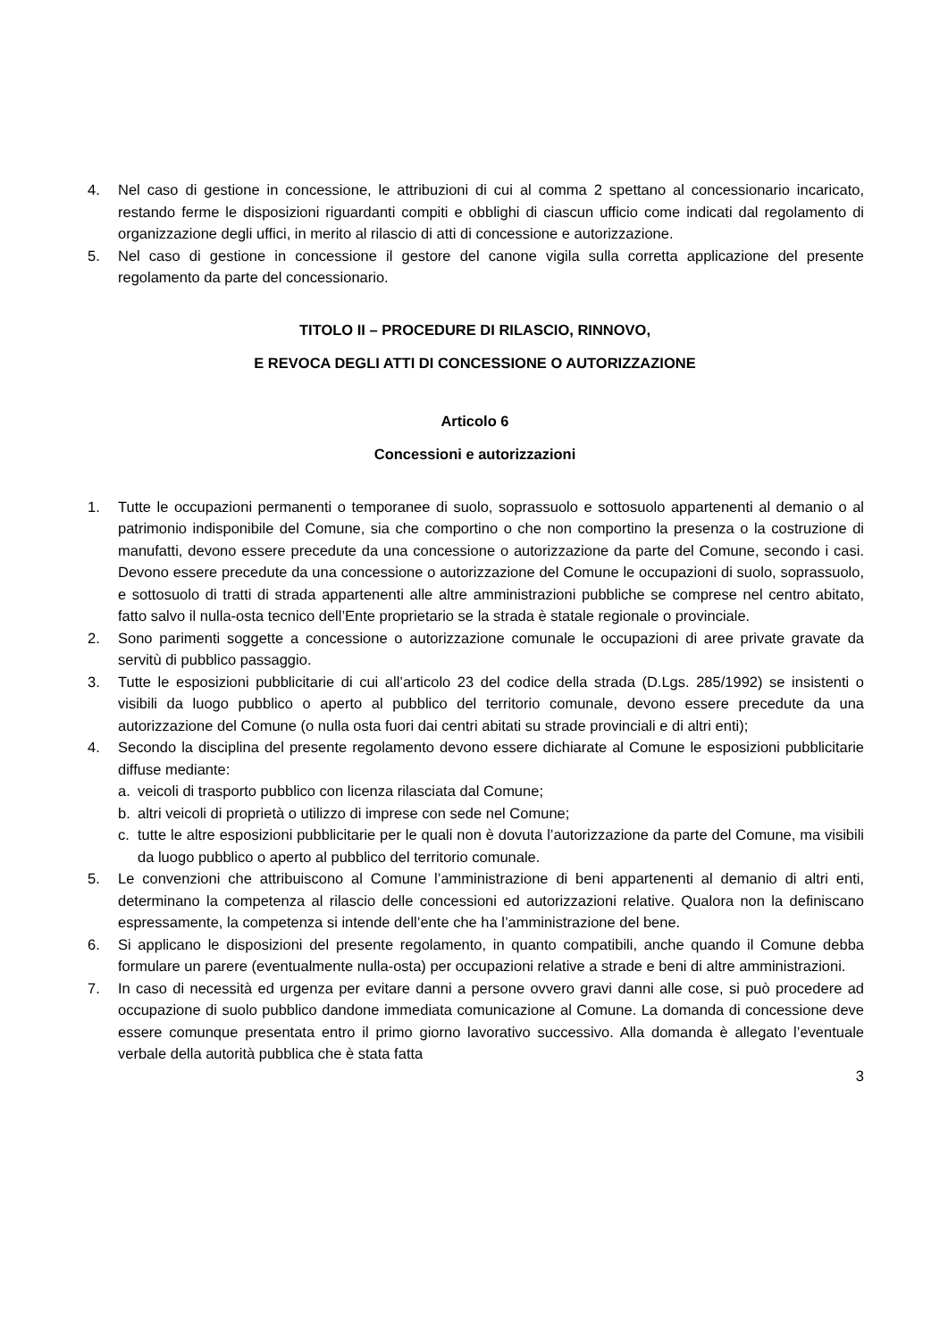4. Nel caso di gestione in concessione, le attribuzioni di cui al comma 2 spettano al concessionario incaricato, restando ferme le disposizioni riguardanti compiti e obblighi di ciascun ufficio come indicati dal regolamento di organizzazione degli uffici, in merito al rilascio di atti di concessione e autorizzazione.
5. Nel caso di gestione in concessione il gestore del canone vigila sulla corretta applicazione del presente regolamento da parte del concessionario.
TITOLO II – PROCEDURE DI RILASCIO, RINNOVO,
E REVOCA DEGLI ATTI DI CONCESSIONE O AUTORIZZAZIONE
Articolo 6
Concessioni e autorizzazioni
1. Tutte le occupazioni permanenti o temporanee di suolo, soprassuolo e sottosuolo appartenenti al demanio o al patrimonio indisponibile del Comune, sia che comportino o che non comportino la presenza o la costruzione di manufatti, devono essere precedute da una concessione o autorizzazione da parte del Comune, secondo i casi. Devono essere precedute da una concessione o autorizzazione del Comune le occupazioni di suolo, soprassuolo, e sottosuolo di tratti di strada appartenenti alle altre amministrazioni pubbliche se comprese nel centro abitato, fatto salvo il nulla-osta tecnico dell’Ente proprietario se la strada è statale regionale o provinciale.
2. Sono parimenti soggette a concessione o autorizzazione comunale le occupazioni di aree private gravate da servitù di pubblico passaggio.
3. Tutte le esposizioni pubblicitarie di cui all’articolo 23 del codice della strada (D.Lgs. 285/1992) se insistenti o visibili da luogo pubblico o aperto al pubblico del territorio comunale, devono essere precedute da una autorizzazione del Comune (o nulla osta fuori dai centri abitati su strade provinciali e di altri enti);
4. Secondo la disciplina del presente regolamento devono essere dichiarate al Comune le esposizioni pubblicitarie diffuse mediante:
a. veicoli di trasporto pubblico con licenza rilasciata dal Comune;
b. altri veicoli di proprietà o utilizzo di imprese con sede nel Comune;
c. tutte le altre esposizioni pubblicitarie per le quali non è dovuta l’autorizzazione da parte del Comune, ma visibili da luogo pubblico o aperto al pubblico del territorio comunale.
5. Le convenzioni che attribuiscono al Comune l’amministrazione di beni appartenenti al demanio di altri enti, determinano la competenza al rilascio delle concessioni ed autorizzazioni relative. Qualora non la definiscano espressamente, la competenza si intende dell’ente che ha l’amministrazione del bene.
6. Si applicano le disposizioni del presente regolamento, in quanto compatibili, anche quando il Comune debba formulare un parere (eventualmente nulla-osta) per occupazioni relative a strade e beni di altre amministrazioni.
7. In caso di necessità ed urgenza per evitare danni a persone ovvero gravi danni alle cose, si può procedere ad occupazione di suolo pubblico dandone immediata comunicazione al Comune. La domanda di concessione deve essere comunque presentata entro il primo giorno lavorativo successivo. Alla domanda è allegato l’eventuale verbale della autorità pubblica che è stata fatta
3